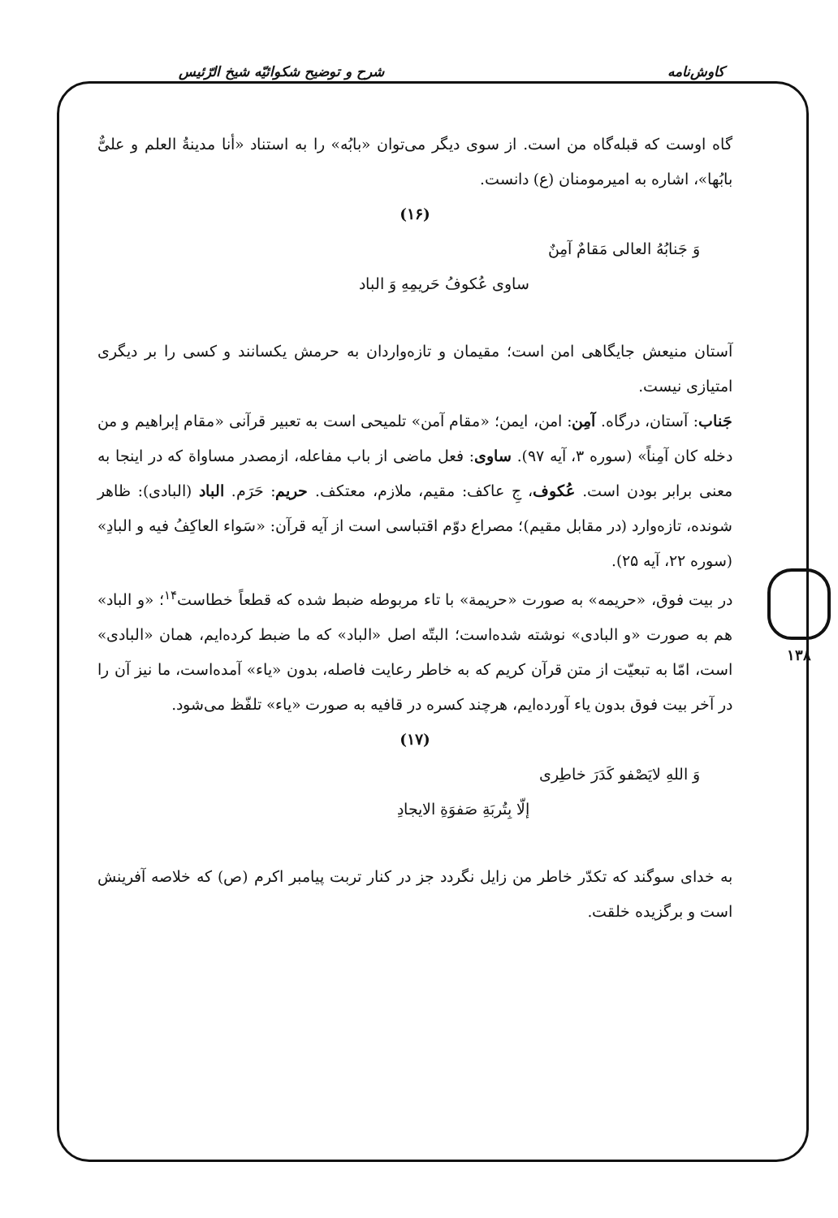کاوش‌نامه شرح و توضیح شکوائیّه شیخ الرّئیس
۱۳۸
گاه اوست که قبله‌گاه من است. از سوی دیگر می‌توان «بابُه» را به استناد «أنا مدینةُ العلم و علیٌّ بابُها»، اشاره به امیرمومنان (ع) دانست.
(۱۶)
وَ جَنابُهُ العالی مَقامٌ آمِنٌ
ساوی عُکوفُ حَریمِهِ وَ الباد
آستان منیعش جایگاهی امن است؛ مقیمان و تازه‌واردان به حرمش یکسانند و کسی را بر دیگری امتیازی نیست.
جَناب: آستان، درگاه. آمِن: امن، ایمن؛ «مقام آمن» تلمیحی است به تعبیر قرآنی «مقام إبراهیم و من دخله کان آمِناً» (سوره ۳، آیه ۹۷). ساوی: فعل ماضی از باب مفاعله، ازمصدر مساواة که در اینجا به معنی برابر بودن است. عُکوف، جِ عاکف: مقیم، ملازم، معتکف. حریم: حَرَم. الباد (البادی): ظاهر شونده، تازه‌وارد (در مقابل مقیم)؛ مصراع دوّم اقتباسی است از آیه قرآن: «سَواء العاکِفُ فیه و البادِ» (سوره ۲۲، آیه ۲۵).
در بیت فوق، «حریمه» به صورت «حریمة» با تاء مربوطه ضبط شده که قطعاً خطاست<sup>۱۴</sup>؛ «و الباد» هم به صورت «و البادی» نوشته شده‌است؛ البتّه اصل «الباد» که ما ضبط کرده‌ایم، همان «البادی» است، امّا به تبعیّت از متن قرآن کریم که به خاطر رعایت فاصله، بدون «یاء» آمده‌است، ما نیز آن را در آخر بیت فوق بدون یاء آورده‌ایم، هرچند کسره در قافیه به صورت «یاء» تلفّظ می‌شود.
(۱۷)
وَ اللهِ لایَصْفو کَدَرَ خاطِری
إلّا بِتُربَةِ صَفوَةِ الایجادِ
به خدای سوگند که تکدّر خاطر من زایل نگردد جز در کنار تربت پیامبر اکرم (ص) که خلاصه آفرینش است و برگزیده خلقت.